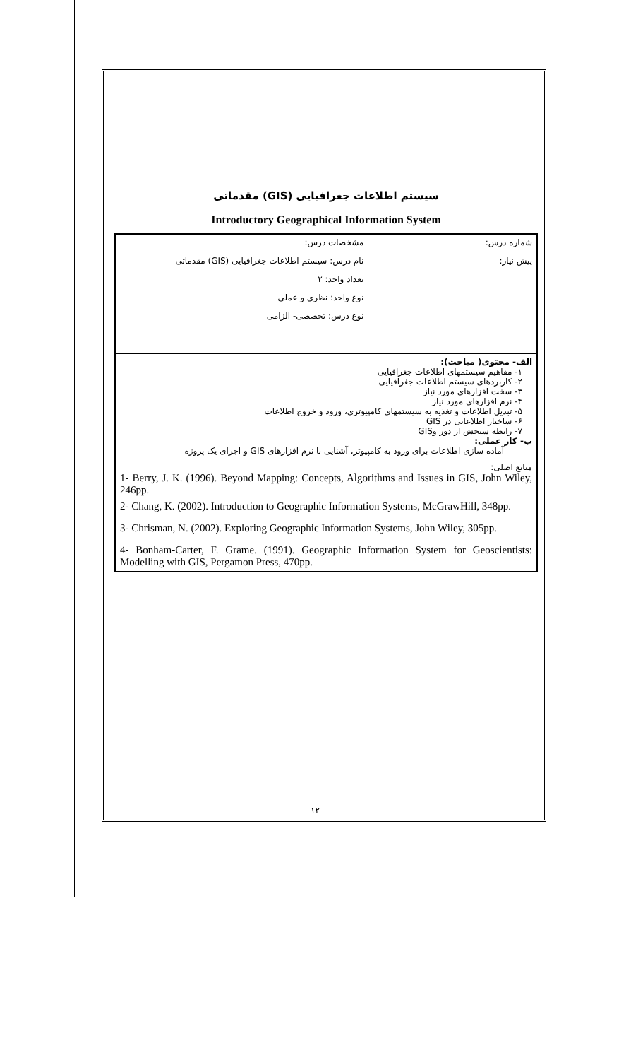سیستم اطلاعات جغرافیایی (GIS) مقدماتی
Introductory Geographical Information System
| مشخصات درس: نام درس: سیستم اطلاعات جغرافیایی (GIS) مقدماتی تعداد واحد: ۲ نوع واحد: نظری و عملی نوع درس: تخصصی- الزامی | شماره درس: پیش نیاز: |
| الف- محتوی( مباحث): ۱- مفاهیم سیستمهای اطلاعات جغرافیایی ۲- کاربردهای سیستم اطلاعات جغرافیایی ۳- سخت افزارهای مورد نیاز ۴- نرم افزارهای مورد نیاز ۵- تبدیل اطلاعات و تغذیه به سیستمهای کامپیوتری، ورود و خروج اطلاعات ۶- ساختار اطلاعاتی در GIS ۷- رابطه سنجش از دور وGIS ب- کار عملی: آماده سازی اطلاعات برای ورود به کامپیوتر، آشنایی با نرم افزارهای GIS و اجرای یک پروژه | |
| منابع اصلی: 1- Berry, J. K. (1996). Beyond Mapping: Concepts, Algorithms and Issues in GIS, John Wiley, 246pp. 2- Chang, K. (2002). Introduction to Geographic Information Systems, McGrawHill, 348pp. 3- Chrisman, N. (2002). Exploring Geographic Information Systems, John Wiley, 305pp. 4- Bonham-Carter, F. Grame. (1991). Geographic Information System for Geoscientists: Modelling with GIS, Pergamon Press, 470pp. | |
۱۲